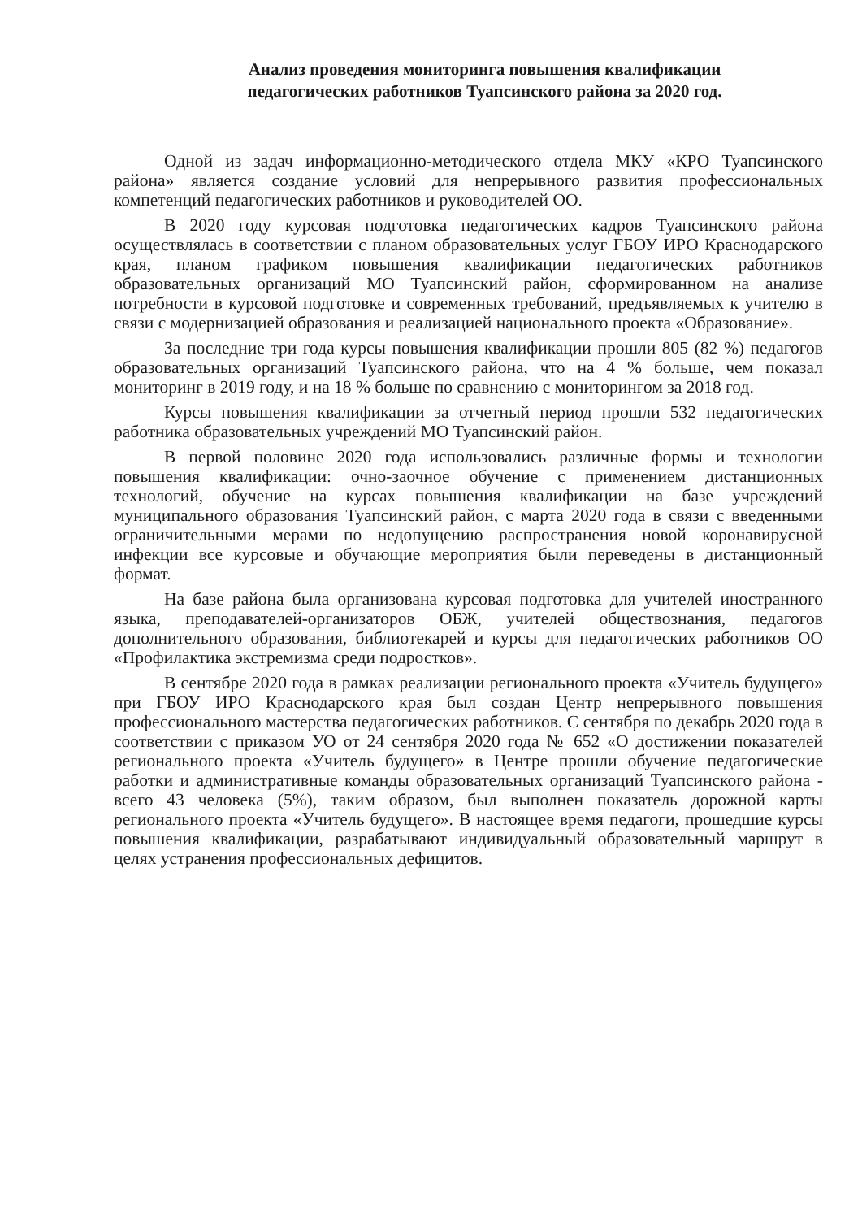Анализ проведения мониторинга повышения квалификации
педагогических работников Туапсинского района за 2020 год.
Одной из задач информационно-методического отдела МКУ «КРО Туапсинского района» является создание условий для непрерывного развития профессиональных компетенций педагогических работников и руководителей ОО.
В 2020 году курсовая подготовка педагогических кадров Туапсинского района осуществлялась в соответствии с планом образовательных услуг ГБОУ ИРО Краснодарского края, планом графиком повышения квалификации педагогических работников образовательных организаций МО Туапсинский район, сформированном на анализе потребности в курсовой подготовке и современных требований, предъявляемых к учителю в связи с модернизацией образования и реализацией национального проекта «Образование».
За последние три года курсы повышения квалификации прошли 805 (82 %) педагогов образовательных организаций Туапсинского района, что на 4 % больше, чем показал мониторинг в 2019 году, и на 18 % больше по сравнению с мониторингом за 2018 год.
Курсы повышения квалификации за отчетный период прошли 532 педагогических работника образовательных учреждений МО Туапсинский район.
В первой половине 2020 года использовались различные формы и технологии повышения квалификации: очно-заочное обучение с применением дистанционных технологий, обучение на курсах повышения квалификации на базе учреждений муниципального образования Туапсинский район, с марта 2020 года в связи с введенными ограничительными мерами по недопущению распространения новой коронавирусной инфекции все курсовые и обучающие мероприятия были переведены в дистанционный формат.
На базе района была организована курсовая подготовка для учителей иностранного языка, преподавателей-организаторов ОБЖ, учителей обществознания, педагогов дополнительного образования, библиотекарей и курсы для педагогических работников ОО «Профилактика экстремизма среди подростков».
В сентябре 2020 года в рамках реализации регионального проекта «Учитель будущего» при ГБОУ ИРО Краснодарского края был создан Центр непрерывного повышения профессионального мастерства педагогических работников. С сентября по декабрь 2020 года в соответствии с приказом УО от 24 сентября 2020 года № 652 «О достижении показателей регионального проекта «Учитель будущего» в Центре прошли обучение педагогические работки и административные команды образовательных организаций Туапсинского района - всего 43 человека (5%), таким образом, был выполнен показатель дорожной карты регионального проекта «Учитель будущего». В настоящее время педагоги, прошедшие курсы повышения квалификации, разрабатывают индивидуальный образовательный маршрут в целях устранения профессиональных дефицитов.